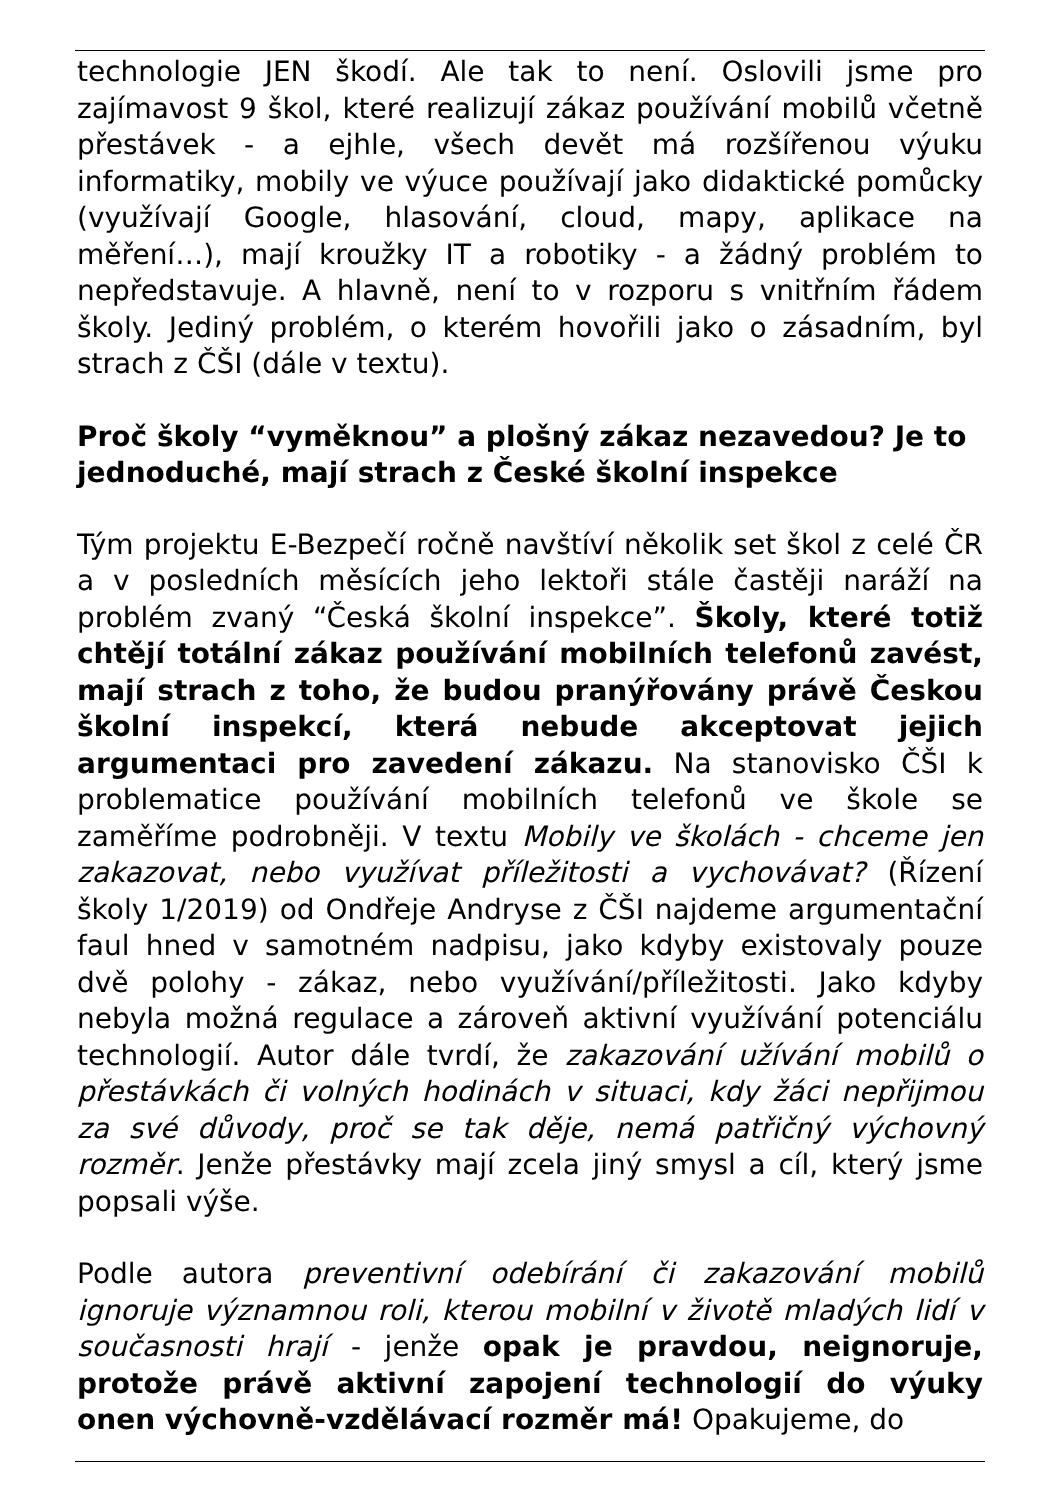technologie JEN škodí. Ale tak to není. Oslovili jsme pro zajímavost 9 škol, které realizují zákaz používání mobilů včetně přestávek - a ejhle, všech devět má rozšířenou výuku informatiky, mobily ve výuce používají jako didaktické pomůcky (využívají Google, hlasování, cloud, mapy, aplikace na měření…), mají kroužky IT a robotiky - a žádný problém to nepředstavuje. A hlavně, není to v rozporu s vnitřním řádem školy. Jediný problém, o kterém hovořili jako o zásadním, byl strach z ČŠI (dále v textu).
Proč školy “vyměknou” a plošný zákaz nezavedou? Je to jednoduché, mají strach z České školní inspekce
Tým projektu E-Bezpečí ročně navštíví několik set škol z celé ČR a v posledních měsících jeho lektoři stále častěji naráží na problém zvaný “Česká školní inspekce”. Školy, které totiž chtějí totální zákaz používání mobilních telefonů zavést, mají strach z toho, že budou pranýřovány právě Českou školní inspekcí, která nebude akceptovat jejich argumentaci pro zavedení zákazu. Na stanovisko ČŠI k problematice používání mobilních telefonů ve škole se zaměříme podrobněji. V textu Mobily ve školách - chceme jen zakazovat, nebo využívat příležitosti a vychovávat? (Řízení školy 1/2019) od Ondřeje Andryse z ČŠI najdeme argumentační faul hned v samotném nadpisu, jako kdyby existovaly pouze dvě polohy - zákaz, nebo využívání/příležitosti. Jako kdyby nebyla možná regulace a zároveň aktivní využívání potenciálu technologií. Autor dále tvrdí, že zakazování užívání mobilů o přestávkách či volných hodinách v situaci, kdy žáci nepřijmou za své důvody, proč se tak děje, nemá patřičný výchovný rozměr. Jenže přestávky mají zcela jiný smysl a cíl, který jsme popsali výše.
Podle autora preventivní odebírání či zakazování mobilů ignoruje významnou roli, kterou mobilní v životě mladých lidí v současnosti hrají - jenže opak je pravdou, neignoruje, protože právě aktivní zapojení technologií do výuky onen výchovně-vzdělávací rozměr má! Opakujeme, do